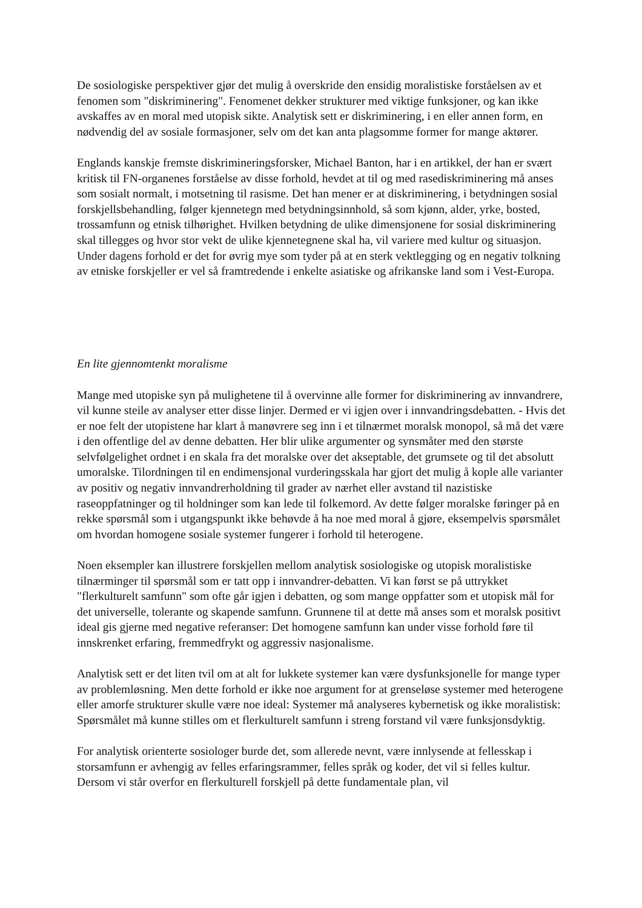De sosiologiske perspektiver gjør det mulig å overskride den ensidig moralistiske forståelsen av et fenomen som "diskriminering". Fenomenet dekker strukturer med viktige funksjoner, og kan ikke avskaffes av en moral med utopisk sikte. Analytisk sett er diskriminering, i en eller annen form, en nødvendig del av sosiale formasjoner, selv om det kan anta plagsomme former for mange aktører.
Englands kanskje fremste diskrimineringsforsker, Michael Banton, har i en artikkel, der han er svært kritisk til FN-organenes forståelse av disse forhold, hevdet at til og med rasediskriminering må anses som sosialt normalt, i motsetning til rasisme. Det han mener er at diskriminering, i betydningen sosial forskjellsbehandling, følger kjennetegn med betydningsinnhold, så som kjønn, alder, yrke, bosted, trossamfunn og etnisk tilhørighet. Hvilken betydning de ulike dimensjonene for sosial diskriminering skal tillegges og hvor stor vekt de ulike kjennetegnene skal ha, vil variere med kultur og situasjon. Under dagens forhold er det for øvrig mye som tyder på at en sterk vektlegging og en negativ tolkning av etniske forskjeller er vel så framtredende i enkelte asiatiske og afrikanske land som i Vest-Europa.
En lite gjennomtenkt moralisme
Mange med utopiske syn på mulighetene til å overvinne alle former for diskriminering av innvandrere, vil kunne steile av analyser etter disse linjer. Dermed er vi igjen over i innvandringsdebatten. - Hvis det er noe felt der utopistene har klart å manøvrere seg inn i et tilnærmet moralsk monopol, så må det være i den offentlige del av denne debatten. Her blir ulike argumenter og synsmåter med den største selvfølgelighet ordnet i en skala fra det moralske over det akseptable, det grumsete og til det absolutt umoralske. Tilordningen til en endimensjonal vurderingsskala har gjort det mulig å kople alle varianter av positiv og negativ innvandrerholdning til grader av nærhet eller avstand til nazistiske raseoppfatninger og til holdninger som kan lede til folkemord. Av dette følger moralske føringer på en rekke spørsmål som i utgangspunkt ikke behøvde å ha noe med moral å gjøre, eksempelvis spørsmålet om hvordan homogene sosiale systemer fungerer i forhold til heterogene.
Noen eksempler kan illustrere forskjellen mellom analytisk sosiologiske og utopisk moralistiske tilnærminger til spørsmål som er tatt opp i innvandrer-debatten. Vi kan først se på uttrykket "flerkulturelt samfunn" som ofte går igjen i debatten, og som mange oppfatter som et utopisk mål for det universelle, tolerante og skapende samfunn. Grunnene til at dette må anses som et moralsk positivt ideal gis gjerne med negative referanser: Det homogene samfunn kan under visse forhold føre til innskrenket erfaring, fremmedfrykt og aggressiv nasjonalisme.
Analytisk sett er det liten tvil om at alt for lukkete systemer kan være dysfunksjonelle for mange typer av problemløsning. Men dette forhold er ikke noe argument for at grenseløse systemer med heterogene eller amorfe strukturer skulle være noe ideal: Systemer må analyseres kybernetisk og ikke moralistisk: Spørsmålet må kunne stilles om et flerkulturelt samfunn i streng forstand vil være funksjonsdyktig.
For analytisk orienterte sosiologer burde det, som allerede nevnt, være innlysende at fellesskap i storsamfunn er avhengig av felles erfaringsrammer, felles språk og koder, det vil si felles kultur. Dersom vi står overfor en flerkulturell forskjell på dette fundamentale plan, vil